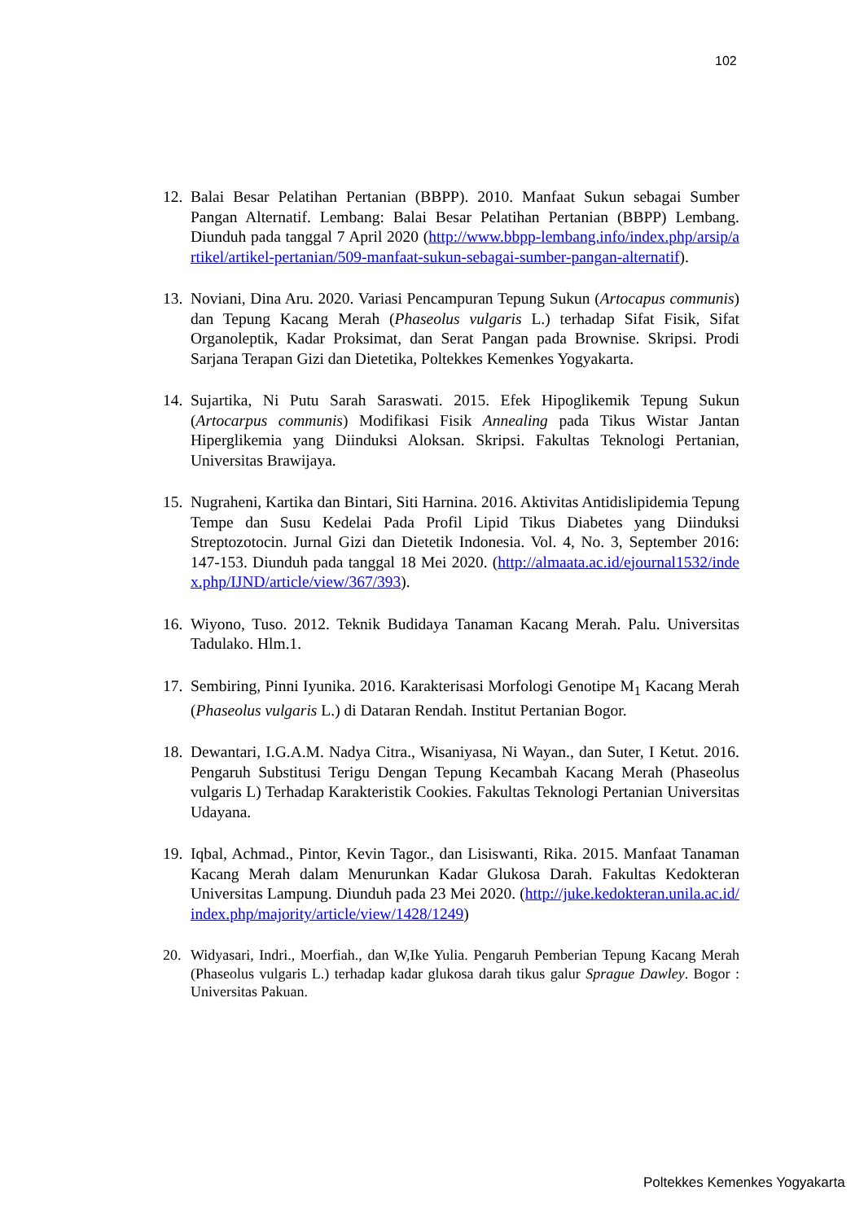102
12. Balai Besar Pelatihan Pertanian (BBPP). 2010. Manfaat Sukun sebagai Sumber Pangan Alternatif. Lembang: Balai Besar Pelatihan Pertanian (BBPP) Lembang. Diunduh pada tanggal 7 April 2020 (http://www.bbpp-lembang.info/index.php/arsip/artikel/artikel-pertanian/509-manfaat-sukun-sebagai-sumber-pangan-alternatif).
13. Noviani, Dina Aru. 2020. Variasi Pencampuran Tepung Sukun (Artocapus communis) dan Tepung Kacang Merah (Phaseolus vulgaris L.) terhadap Sifat Fisik, Sifat Organoleptik, Kadar Proksimat, dan Serat Pangan pada Brownise. Skripsi. Prodi Sarjana Terapan Gizi dan Dietetika, Poltekkes Kemenkes Yogyakarta.
14. Sujartika, Ni Putu Sarah Saraswati. 2015. Efek Hipoglikemik Tepung Sukun (Artocarpus communis) Modifikasi Fisik Annealing pada Tikus Wistar Jantan Hiperglikemia yang Diinduksi Aloksan. Skripsi. Fakultas Teknologi Pertanian, Universitas Brawijaya.
15. Nugraheni, Kartika dan Bintari, Siti Harnina. 2016. Aktivitas Antidislipidemia Tepung Tempe dan Susu Kedelai Pada Profil Lipid Tikus Diabetes yang Diinduksi Streptozotocin. Jurnal Gizi dan Dietetik Indonesia. Vol. 4, No. 3, September 2016: 147-153. Diunduh pada tanggal 18 Mei 2020. (http://almaata.ac.id/ejournal1532/index.php/IJND/article/view/367/393).
16. Wiyono, Tuso. 2012. Teknik Budidaya Tanaman Kacang Merah. Palu. Universitas Tadulako. Hlm.1.
17. Sembiring, Pinni Iyunika. 2016. Karakterisasi Morfologi Genotipe M<sub>1</sub> Kacang Merah (Phaseolus vulgaris L.) di Dataran Rendah. Institut Pertanian Bogor.
18. Dewantari, I.G.A.M. Nadya Citra., Wisaniyasa, Ni Wayan., dan Suter, I Ketut. 2016. Pengaruh Substitusi Terigu Dengan Tepung Kecambah Kacang Merah (Phaseolus vulgaris L) Terhadap Karakteristik Cookies. Fakultas Teknologi Pertanian Universitas Udayana.
19. Iqbal, Achmad., Pintor, Kevin Tagor., dan Lisiswanti, Rika. 2015. Manfaat Tanaman Kacang Merah dalam Menurunkan Kadar Glukosa Darah. Fakultas Kedokteran Universitas Lampung. Diunduh pada 23 Mei 2020. (http://juke.kedokteran.unila.ac.id/index.php/majority/article/view/1428/1249)
20. Widyasari, Indri., Moerfiah., dan W,Ike Yulia. Pengaruh Pemberian Tepung Kacang Merah (Phaseolus vulgaris L.) terhadap kadar glukosa darah tikus galur Sprague Dawley. Bogor : Universitas Pakuan.
Poltekkes Kemenkes Yogyakarta